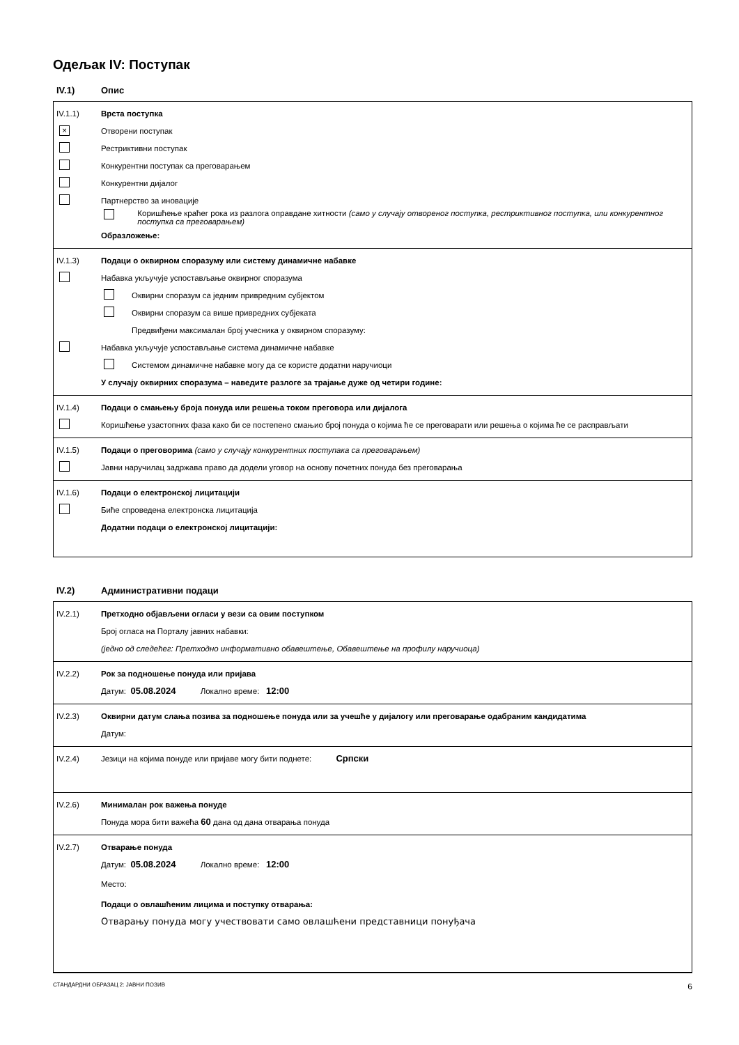Одељак IV: Поступак
IV.1) Опис
IV.1.1) Врста поступка
× Отворени поступак
Рестриктивни поступак
Конкурентни поступак са преговарањем
Конкурентни дијалог
Партнерство за иновације
Коришћење краћег рока из разлога оправдане хитности (само у случају отвореног поступка, рестриктивног поступка, или конкурентног поступка са преговарањем)
Образложење:
IV.1.3) Подаци о оквирном споразуму или систему динамичне набавке
Набавка укључује успостављање оквирног споразума
Оквирни споразум са једним привредним субјектом
Оквирни споразум са више привредних субјеката
Предвиђени максималан број учесника у оквирном споразуму:
Набавка укључује успостављање система динамичне набавке
Системом динамичне набавке могу да се користе додатни наручиоци
У случају оквирних споразума – наведите разлоге за трајање дуже од четири године:
IV.1.4) Подаци о смањењу броја понуда или решења током преговора или дијалога
Коришћење узастопних фаза како би се постепено смањио број понуда о којима ће се преговарати или решења о којима ће се расправљати
IV.1.5) Подаци о преговорима (само у случају конкурентних поступака са преговарањем)
Јавни наручилац задржава право да додели уговор на основу почетних понуда без преговарања
IV.1.6) Подаци о електронској лицитацији
Биће спроведена електронска лицитација
Додатни подаци о електронској лицитацији:
IV.2) Административни подаци
IV.2.1) Претходно објављени огласи у вези са овим поступком
Број огласа на Порталу јавних набавки:
(једно од следећег: Претходно информативно обавештење, Обавештење на профилу наручиоца)
IV.2.2) Рок за подношење понуда или пријава
Датум: 05.08.2024 Локално време: 12:00
IV.2.3) Оквирни датум слања позива за подношење понуда или за учешће у дијалогу или преговарање одабраним кандидатима
Датум:
IV.2.4) Језици на којима понуде или пријаве могу бити поднете: Српски
IV.2.6) Минималан рок важења понуде
Понуда мора бити важећа 60 дана од дана отварања понуда
IV.2.7) Отварање понуда
Датум: 05.08.2024 Локално време: 12:00
Место:
Подаци о овлашћеним лицима и поступку отварања:
Отварању понуда могу учествовати само овлашћени представници понуђача
СТАНДАРДНИ ОБРАЗАЦ 2: ЈАВНИ ПОЗИВ 6